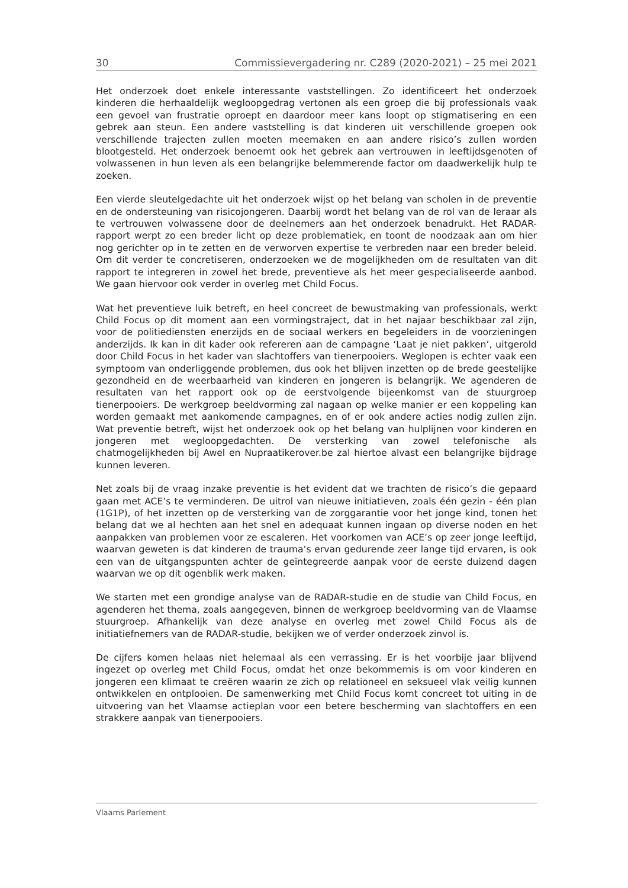30 Commissievergadering nr. C289 (2020-2021) – 25 mei 2021
Het onderzoek doet enkele interessante vaststellingen. Zo identificeert het onderzoek kinderen die herhaaldelijk wegloopgedrag vertonen als een groep die bij professionals vaak een gevoel van frustratie oproept en daardoor meer kans loopt op stigmatisering en een gebrek aan steun. Een andere vaststelling is dat kinderen uit verschillende groepen ook verschillende trajecten zullen moeten meemaken en aan andere risico’s zullen worden blootgesteld. Het onderzoek benoemt ook het gebrek aan vertrouwen in leeftijdsgenoten of volwassenen in hun leven als een belangrijke belemmerende factor om daadwerkelijk hulp te zoeken.
Een vierde sleutelgedachte uit het onderzoek wijst op het belang van scholen in de preventie en de ondersteuning van risicojongeren. Daarbij wordt het belang van de rol van de leraar als te vertrouwen volwassene door de deelnemers aan het onderzoek benadrukt. Het RADAR-rapport werpt zo een breder licht op deze problematiek, en toont de noodzaak aan om hier nog gerichter op in te zetten en de verworven expertise te verbreden naar een breder beleid. Om dit verder te concretiseren, onderzoeken we de mogelijkheden om de resultaten van dit rapport te integreren in zowel het brede, preventieve als het meer gespecialiseerde aanbod. We gaan hiervoor ook verder in overleg met Child Focus.
Wat het preventieve luik betreft, en heel concreet de bewustmaking van professionals, werkt Child Focus op dit moment aan een vormingstraject, dat in het najaar beschikbaar zal zijn, voor de politiediensten enerzijds en de sociaal werkers en begeleiders in de voorzieningen anderzijds. Ik kan in dit kader ook refereren aan de campagne ‘Laat je niet pakken’, uitgerold door Child Focus in het kader van slachtoffers van tienerpooiers. Weglopen is echter vaak een symptoom van onderliggende problemen, dus ook het blijven inzetten op de brede geestelijke gezondheid en de weerbaarheid van kinderen en jongeren is belangrijk. We agenderen de resultaten van het rapport ook op de eerstvolgende bijeenkomst van de stuurgroep tienerpooiers. De werkgroep beeldvorming zal nagaan op welke manier er een koppeling kan worden gemaakt met aankomende campagnes, en of er ook andere acties nodig zullen zijn. Wat preventie betreft, wijst het onderzoek ook op het belang van hulplijnen voor kinderen en jongeren met wegloopgedachten. De versterking van zowel telefonische als chatmogelijkheden bij Awel en Nupraatikerover.be zal hiertoe alvast een belangrijke bijdrage kunnen leveren.
Net zoals bij de vraag inzake preventie is het evident dat we trachten de risico’s die gepaard gaan met ACE’s te verminderen. De uitrol van nieuwe initiatieven, zoals één gezin - één plan (1G1P), of het inzetten op de versterking van de zorggarantie voor het jonge kind, tonen het belang dat we al hechten aan het snel en adequaat kunnen ingaan op diverse noden en het aanpakken van problemen voor ze escaleren. Het voorkomen van ACE’s op zeer jonge leeftijd, waarvan geweten is dat kinderen de trauma’s ervan gedurende zeer lange tijd ervaren, is ook een van de uitgangspunten achter de geïntegreerde aanpak voor de eerste duizend dagen waarvan we op dit ogenblik werk maken.
We starten met een grondige analyse van de RADAR-studie en de studie van Child Focus, en agenderen het thema, zoals aangegeven, binnen de werkgroep beeldvorming van de Vlaamse stuurgroep. Afhankelijk van deze analyse en overleg met zowel Child Focus als de initiatiefnemers van de RADAR-studie, bekijken we of verder onderzoek zinvol is.
De cijfers komen helaas niet helemaal als een verrassing. Er is het voorbije jaar blijvend ingezet op overleg met Child Focus, omdat het onze bekommernis is om voor kinderen en jongeren een klimaat te creëren waarin ze zich op relationeel en seksueel vlak veilig kunnen ontwikkelen en ontplooien. De samenwerking met Child Focus komt concreet tot uiting in de uitvoering van het Vlaamse actieplan voor een betere bescherming van slachtoffers en een strakkere aanpak van tienerpooiers.
Vlaams Parlement